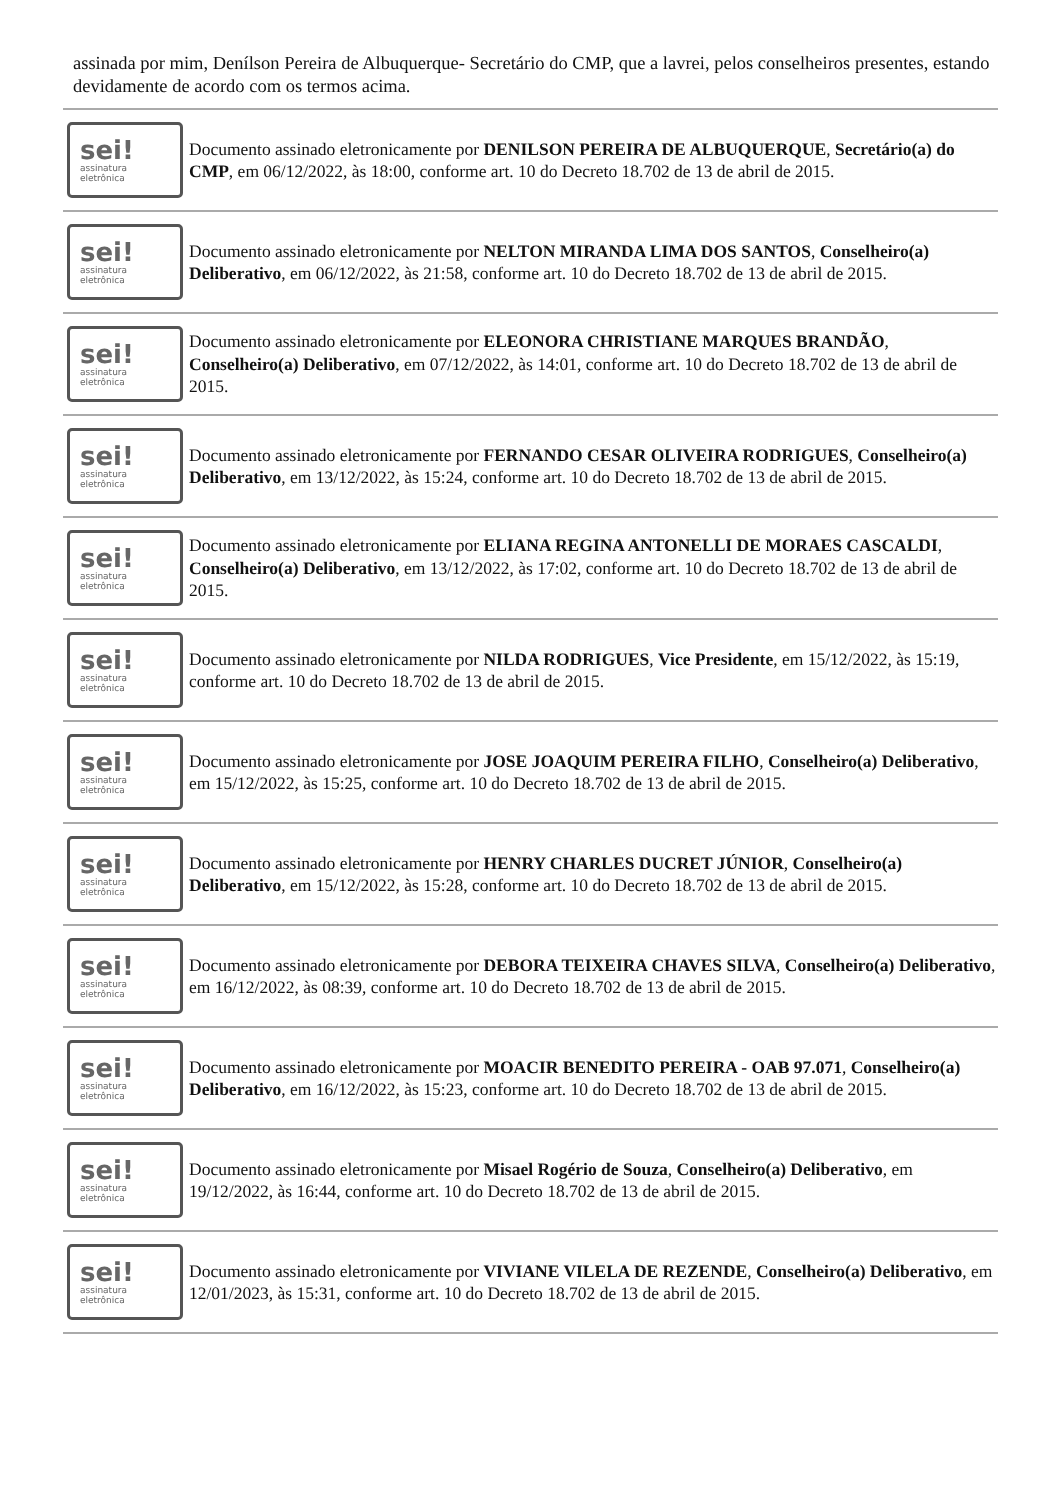assinada por mim, Denílson Pereira de Albuquerque- Secretário do CMP, que a lavrei, pelos conselheiros presentes, estando devidamente de acordo com os termos acima.
sei!
assinatura
eletrônica
Documento assinado eletronicamente por DENILSON PEREIRA DE ALBUQUERQUE, Secretário(a) do CMP, em 06/12/2022, às 18:00, conforme art. 10 do Decreto 18.702 de 13 de abril de 2015.
sei!
assinatura
eletrônica
Documento assinado eletronicamente por NELTON MIRANDA LIMA DOS SANTOS, Conselheiro(a) Deliberativo, em 06/12/2022, às 21:58, conforme art. 10 do Decreto 18.702 de 13 de abril de 2015.
sei!
assinatura
eletrônica
Documento assinado eletronicamente por ELEONORA CHRISTIANE MARQUES BRANDÃO, Conselheiro(a) Deliberativo, em 07/12/2022, às 14:01, conforme art. 10 do Decreto 18.702 de 13 de abril de 2015.
sei!
assinatura
eletrônica
Documento assinado eletronicamente por FERNANDO CESAR OLIVEIRA RODRIGUES, Conselheiro(a) Deliberativo, em 13/12/2022, às 15:24, conforme art. 10 do Decreto 18.702 de 13 de abril de 2015.
sei!
assinatura
eletrônica
Documento assinado eletronicamente por ELIANA REGINA ANTONELLI DE MORAES CASCALDI, Conselheiro(a) Deliberativo, em 13/12/2022, às 17:02, conforme art. 10 do Decreto 18.702 de 13 de abril de 2015.
sei!
assinatura
eletrônica
Documento assinado eletronicamente por NILDA RODRIGUES, Vice Presidente, em 15/12/2022, às 15:19, conforme art. 10 do Decreto 18.702 de 13 de abril de 2015.
sei!
assinatura
eletrônica
Documento assinado eletronicamente por JOSE JOAQUIM PEREIRA FILHO, Conselheiro(a) Deliberativo, em 15/12/2022, às 15:25, conforme art. 10 do Decreto 18.702 de 13 de abril de 2015.
sei!
assinatura
eletrônica
Documento assinado eletronicamente por HENRY CHARLES DUCRET JÚNIOR, Conselheiro(a) Deliberativo, em 15/12/2022, às 15:28, conforme art. 10 do Decreto 18.702 de 13 de abril de 2015.
sei!
assinatura
eletrônica
Documento assinado eletronicamente por DEBORA TEIXEIRA CHAVES SILVA, Conselheiro(a) Deliberativo, em 16/12/2022, às 08:39, conforme art. 10 do Decreto 18.702 de 13 de abril de 2015.
sei!
assinatura
eletrônica
Documento assinado eletronicamente por MOACIR BENEDITO PEREIRA - OAB 97.071, Conselheiro(a) Deliberativo, em 16/12/2022, às 15:23, conforme art. 10 do Decreto 18.702 de 13 de abril de 2015.
sei!
assinatura
eletrônica
Documento assinado eletronicamente por Misael Rogério de Souza, Conselheiro(a) Deliberativo, em 19/12/2022, às 16:44, conforme art. 10 do Decreto 18.702 de 13 de abril de 2015.
sei!
assinatura
eletrônica
Documento assinado eletronicamente por VIVIANE VILELA DE REZENDE, Conselheiro(a) Deliberativo, em 12/01/2023, às 15:31, conforme art. 10 do Decreto 18.702 de 13 de abril de 2015.